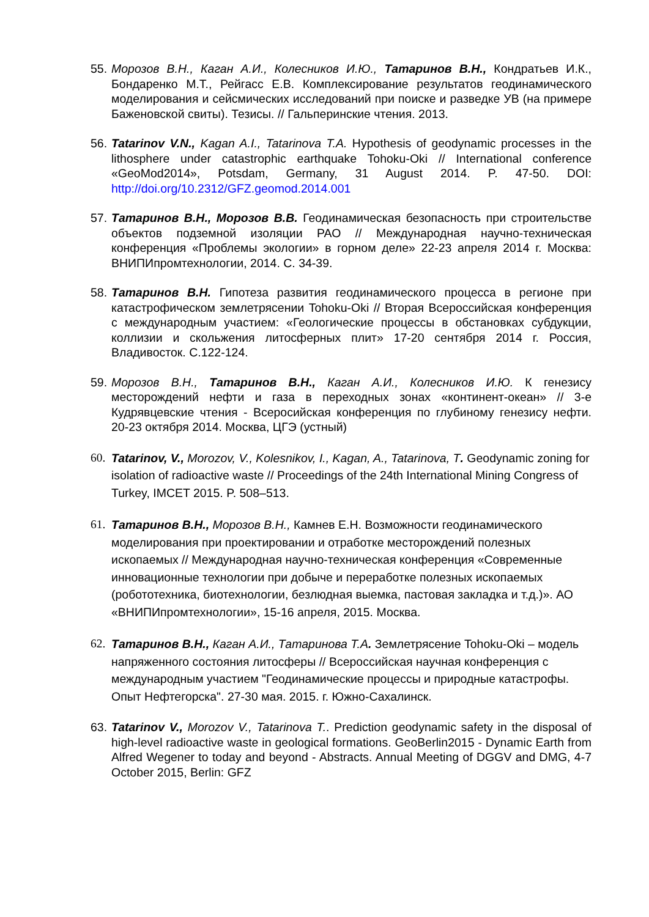55. Морозов В.Н., Каган А.И., Колесников И.Ю., Татаринов В.Н., Кондратьев И.К., Бондаренко М.Т., Рейгасс Е.В. Комплексирование результатов геодинамического моделирования и сейсмических исследований при поиске и разведке УВ (на примере Баженовской свиты). Тезисы. // Гальперинские чтения. 2013.
56. Tatarinov V.N., Kagan A.I., Tatarinova T.A. Hypothesis of geodynamic processes in the lithosphere under catastrophic earthquake Tohoku-Oki // International conference «GeoMod2014», Potsdam, Germany, 31 August 2014. P. 47-50. DOI: http://doi.org/10.2312/GFZ.geomod.2014.001
57. Татаринов В.Н., Морозов В.В. Геодинамическая безопасность при строительстве объектов подземной изоляции РАО // Международная научно-техническая конференция «Проблемы экологии» в горном деле» 22-23 апреля 2014 г. Москва: ВНИПИпромтехнологии, 2014. С. 34-39.
58. Татаринов В.Н. Гипотеза развития геодинамического процесса в регионе при катастрофическом землетрясении Tohoku-Oki // Вторая Всероссийская конференция с международным участием: «Геологические процессы в обстановках субдукции, коллизии и скольжения литосферных плит» 17-20 сентября 2014 г. Россия, Владивосток. С.122-124.
59. Морозов В.Н., Татаринов В.Н., Каган А.И., Колесников И.Ю. К генезису месторождений нефти и газа в переходных зонах «континент-океан» // 3-е Кудрявцевские чтения - Всеросийская конференция по глубиному генезису нефти. 20-23 октября 2014. Москва, ЦГЭ (устный)
60. Tatarinov, V., Morozov, V., Kolesnikov, I., Kagan, A., Tatarinova, T. Geodynamic zoning for isolation of radioactive waste // Proceedings of the 24th International Mining Congress of Turkey, IMCET 2015. P. 508–513.
61. Татаринов В.Н., Морозов В.Н., Камнев Е.Н. Возможности геодинамического моделирования при проектировании и отработке месторождений полезных ископаемых // Международная научно-техническая конференция «Современные инновационные технологии при добыче и переработке полезных ископаемых (робототехника, биотехнологии, безлюдная выемка, пастовая закладка и т.д.)». АО «ВНИПИпромтехнологии», 15-16 апреля, 2015. Москва.
62. Татаринов В.Н., Каган А.И., Татаринова Т.А. Землетрясение Tohoku-Oki – модель напряженного состояния литосферы // Всероссийская научная конференция с международным участием "Геодинамические процессы и природные катастрофы. Опыт Нефтегорска". 27-30 мая. 2015. г. Южно-Сахалинск.
63. Tatarinov V., Morozov V., Tatarinova T.. Prediction geodynamic safety in the disposal of high-level radioactive waste in geological formations. GeoBerlin2015 - Dynamic Earth from Alfred Wegener to today and beyond - Abstracts. Annual Meeting of DGGV and DMG, 4-7 October 2015, Berlin: GFZ